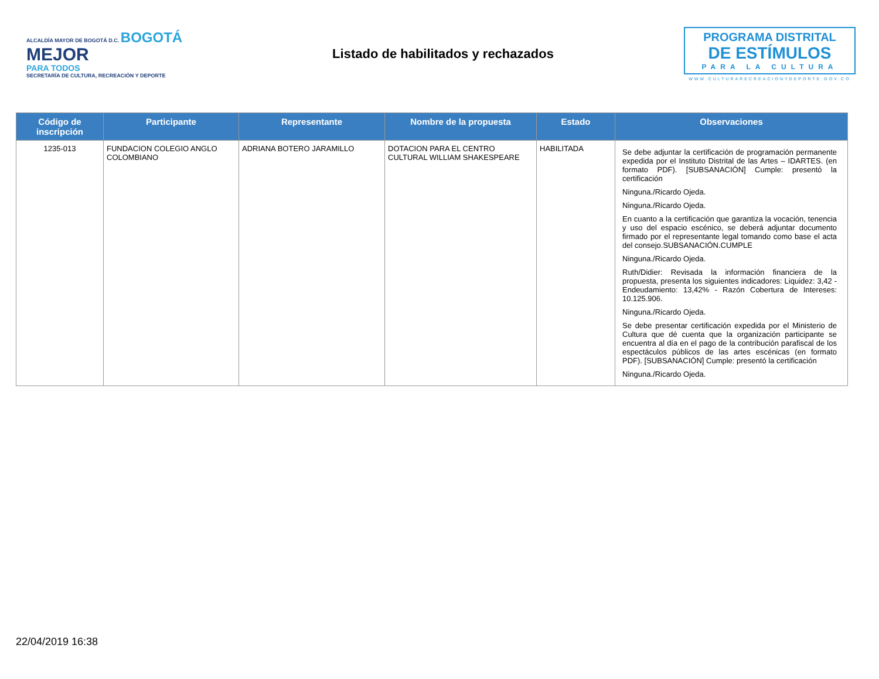ALCALDÍA MAYOR DE BOGOTÁ D.C. BOGOTÁ
MEJOR
PARA TODOS
SECRETARÍA DE CULTURA, RECREACIÓN Y DEPORTE
Listado de habilitados y rechazados
PROGRAMA DISTRITAL
DE ESTÍMULOS
PARA LA CULTURA
WWW.CULTURARECREACIONYDEPORTE.GOV.CO
| Código de inscripción | Participante | Representante | Nombre de la propuesta | Estado | Observaciones |
| --- | --- | --- | --- | --- | --- |
| 1235-013 | FUNDACION COLEGIO ANGLO COLOMBIANO | ADRIANA BOTERO JARAMILLO | DOTACION PARA EL CENTRO CULTURAL WILLIAM SHAKESPEARE | HABILITADA | Se debe adjuntar la certificación de programación permanente expedida por el Instituto Distrital de las Artes – IDARTES. (en formato PDF). [SUBSANACIÓN] Cumple: presentó la certificación Ninguna./Ricardo Ojeda. Ninguna./Ricardo Ojeda. En cuanto a la certificación que garantiza la vocación, tenencia y uso del espacio escénico, se deberá adjuntar documento firmado por el representante legal tomando como base el acta del consejo.SUBSANACIÓN.CUMPLE Ninguna./Ricardo Ojeda. Ruth/Didier: Revisada la información financiera de la propuesta, presenta los siguientes indicadores: Liquidez: 3,42 - Endeudamiento: 13,42% - Razón Cobertura de Intereses: 10.125.906. Ninguna./Ricardo Ojeda. Se debe presentar certificación expedida por el Ministerio de Cultura que dé cuenta que la organización participante se encuentra al día en el pago de la contribución parafiscal de los espectáculos públicos de las artes escénicas (en formato PDF). [SUBSANACIÓN] Cumple: presentó la certificación Ninguna./Ricardo Ojeda. |
22/04/2019 16:38